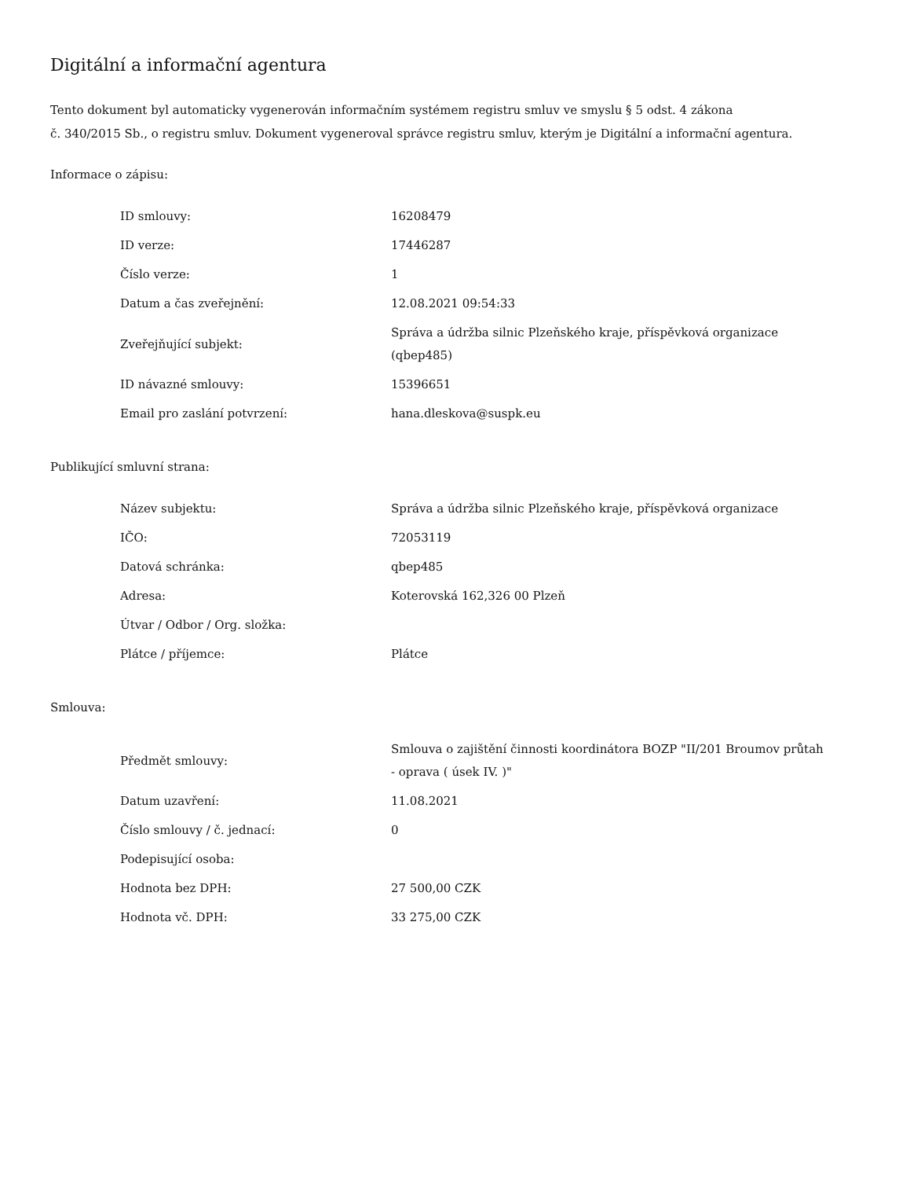Digitální a informační agentura
Tento dokument byl automaticky vygenerován informačním systémem registru smluv ve smyslu § 5 odst. 4 zákona
č. 340/2015 Sb., o registru smluv. Dokument vygeneroval správce registru smluv, kterým je Digitální a informační agentura.
Informace o zápisu:
| ID smlouvy: | 16208479 |
| ID verze: | 17446287 |
| Číslo verze: | 1 |
| Datum a čas zveřejnění: | 12.08.2021 09:54:33 |
| Zveřejňující subjekt: | Správa a údržba silnic Plzeňského kraje, příspěvková organizace (qbep485) |
| ID návazné smlouvy: | 15396651 |
| Email pro zaslání potvrzení: | hana.dleskova@suspk.eu |
Publikující smluvní strana:
| Název subjektu: | Správa a údržba silnic Plzeňského kraje, příspěvková organizace |
| IČO: | 72053119 |
| Datová schránka: | qbep485 |
| Adresa: | Koterovská 162,326 00 Plzeň |
| Útvar / Odbor / Org. složka: | |
| Plátce / příjemce: | Plátce |
Smlouva:
| Předmět smlouvy: | Smlouva o zajištění činnosti koordinátora BOZP "II/201 Broumov průtah - oprava ( úsek IV. )" |
| Datum uzavření: | 11.08.2021 |
| Číslo smlouvy / č. jednací: | 0 |
| Podepisující osoba: | |
| Hodnota bez DPH: | 27 500,00 CZK |
| Hodnota vč. DPH: | 33 275,00 CZK |